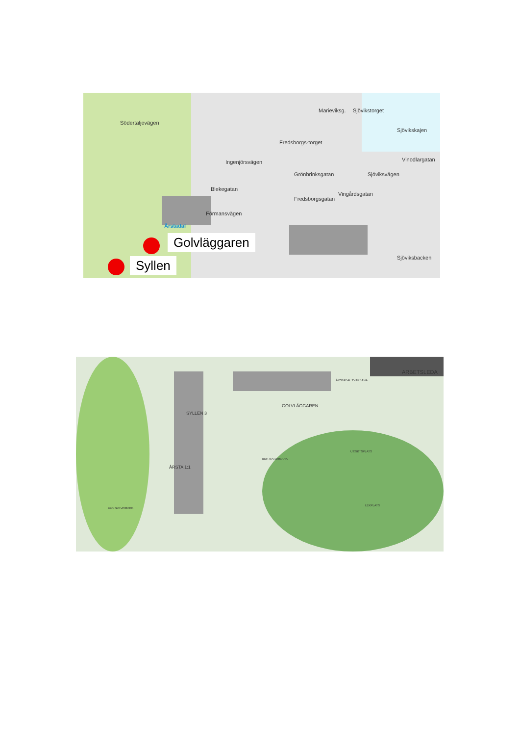Södertäljevägen
Marieviksg.
Fredsborgs-torget
Sjövikstorget
Sjövikskajen
Ingenjörsvägen
Grönbrinksgatan Sjöviksvägen
Vinodlargatan
Blekegatan
Fredsborgsgatan
Vingårdsgatan
Förmansvägen
Årstadal
Sjöviksbacken
Golvläggaren
Syllen
ARBETSLEDA
SYLLEN 3
GOLVLÄGGAREN
ÅRSTA 1:1
UTSIKTSPLATS
LEKPLATS
BEF. NATURMARK
BEF. NATURMARK
ÅRSTADAL TVÄRBANA